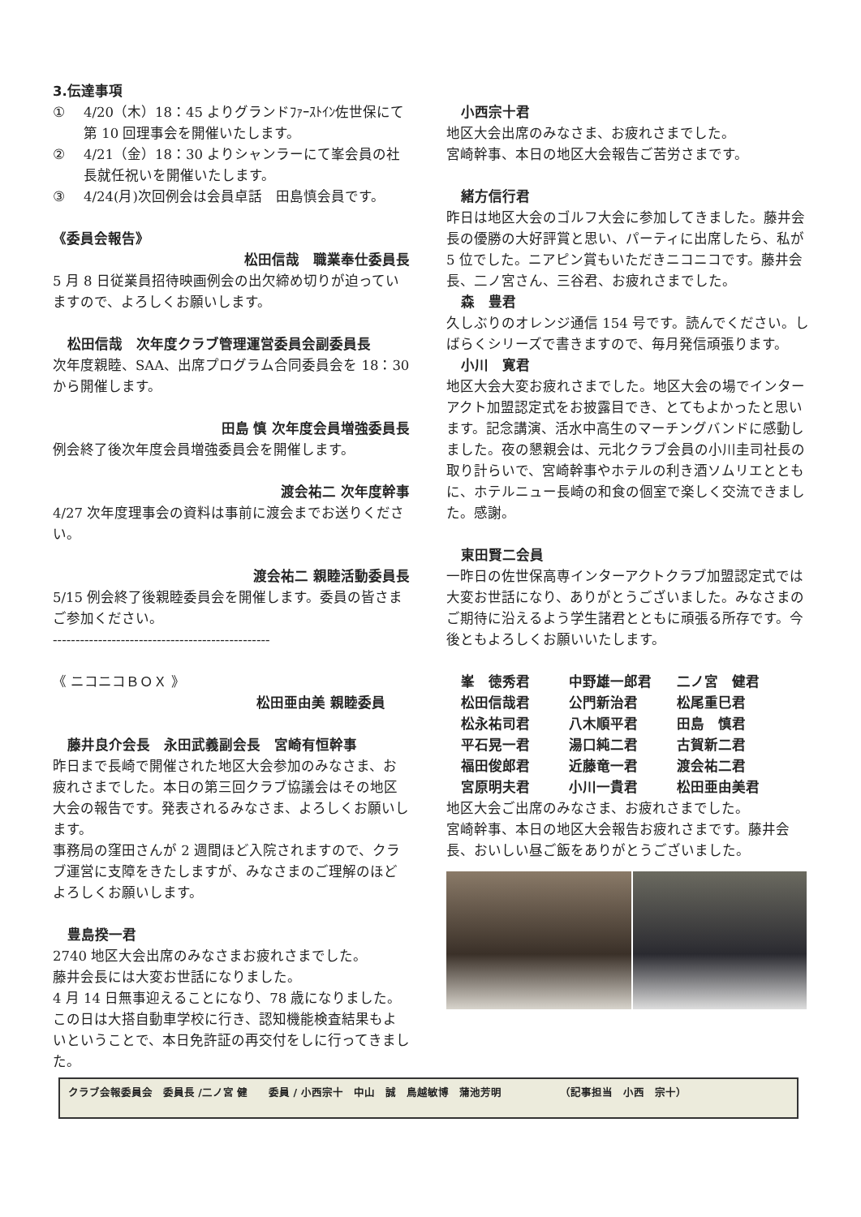3.伝達事項
① 4/20（木）18：45 よりグランドﾌｧｰｽﾄｲﾝ佐世保にて第 10 回理事会を開催いたします。
② 4/21（金）18：30 よりシャンラーにて峯会員の社長就任祝いを開催いたします。
③ 4/24(月)次回例会は会員卓話　田島慎会員です。
《委員会報告》
松田信哉　職業奉仕委員長
5 月 8 日従業員招待映画例会の出欠締め切りが迫っていますので、よろしくお願いします。
松田信哉　次年度クラブ管理運営委員会副委員長
次年度親睦、SAA、出席プログラム合同委員会を 18：30 から開催します。
田島 慎 次年度会員増強委員長
例会終了後次年度会員増強委員会を開催します。
渡会祐二 次年度幹事
4/27 次年度理事会の資料は事前に渡会までお送りください。
渡会祐二 親睦活動委員長
5/15 例会終了後親睦委員会を開催します。委員の皆さまご参加ください。
------------------------------------------------
《 ニコニコＢＯＸ 》
松田亜由美 親睦委員
藤井良介会長　永田武義副会長　宮崎有恒幹事
昨日まで長崎で開催された地区大会参加のみなさま、お疲れさまでした。本日の第三回クラブ協議会はその地区大会の報告です。発表されるみなさま、よろしくお願いします。
事務局の窪田さんが 2 週間ほど入院されますので、クラブ運営に支障をきたしますが、みなさまのご理解のほどよろしくお願いします。
豊島揆一君
2740 地区大会出席のみなさまお疲れさまでした。
藤井会長には大変お世話になりました。
4 月 14 日無事迎えることになり、78 歳になりました。この日は大搭自動車学校に行き、認知機能検査結果もよいということで、本日免許証の再交付をしに行ってきました。
小西宗十君
地区大会出席のみなさま、お疲れさまでした。
宮崎幹事、本日の地区大会報告ご苦労さまです。
緒方信行君
昨日は地区大会のゴルフ大会に参加してきました。藤井会長の優勝の大好評賞と思い、パーティに出席したら、私が 5 位でした。ニアピン賞もいただきニコニコです。藤井会長、二ノ宮さん、三谷君、お疲れさまでした。
森　豊君
久しぶりのオレンジ通信 154 号です。読んでください。しばらくシリーズで書きますので、毎月発信頑張ります。
小川　寛君
地区大会大変お疲れさまでした。地区大会の場でインターアクト加盟認定式をお披露目でき、とてもよかったと思います。記念講演、活水中高生のマーチングバンドに感動しました。夜の懇親会は、元北クラブ会員の小川圭司社長の取り計らいで、宮崎幹事やホテルの利き酒ソムリエとともに、ホテルニュー長崎の和食の個室で楽しく交流できました。感謝。
東田賢二会員
一昨日の佐世保高専インターアクトクラブ加盟認定式では大変お世話になり、ありがとうございました。みなさまのご期待に沿えるよう学生諸君とともに頑張る所存です。今後ともよろしくお願いいたします。
峯　徳秀君 中野雄一郎君 二ノ宮　健君 松田信哉君 公門新治君 松尾重巳君 松永祐司君 八木順平君 田島　慎君 平石晃一君 湯口純二君 古賀新二君 福田俊郎君 近藤竜一君 渡会祐二君 宮原明夫君 小川一貴君 松田亜由美君
地区大会ご出席のみなさま、お疲れさまでした。
宮崎幹事、本日の地区大会報告お疲れさまです。藤井会長、おいしい昼ご飯をありがとうございました。
クラブ会報委員会　委員長 /二ノ宮 健　　委員 / 小西宗十　中山　誠　鳥越敏博　蒲池芳明　　　　　　（記事担当　小西　宗十）